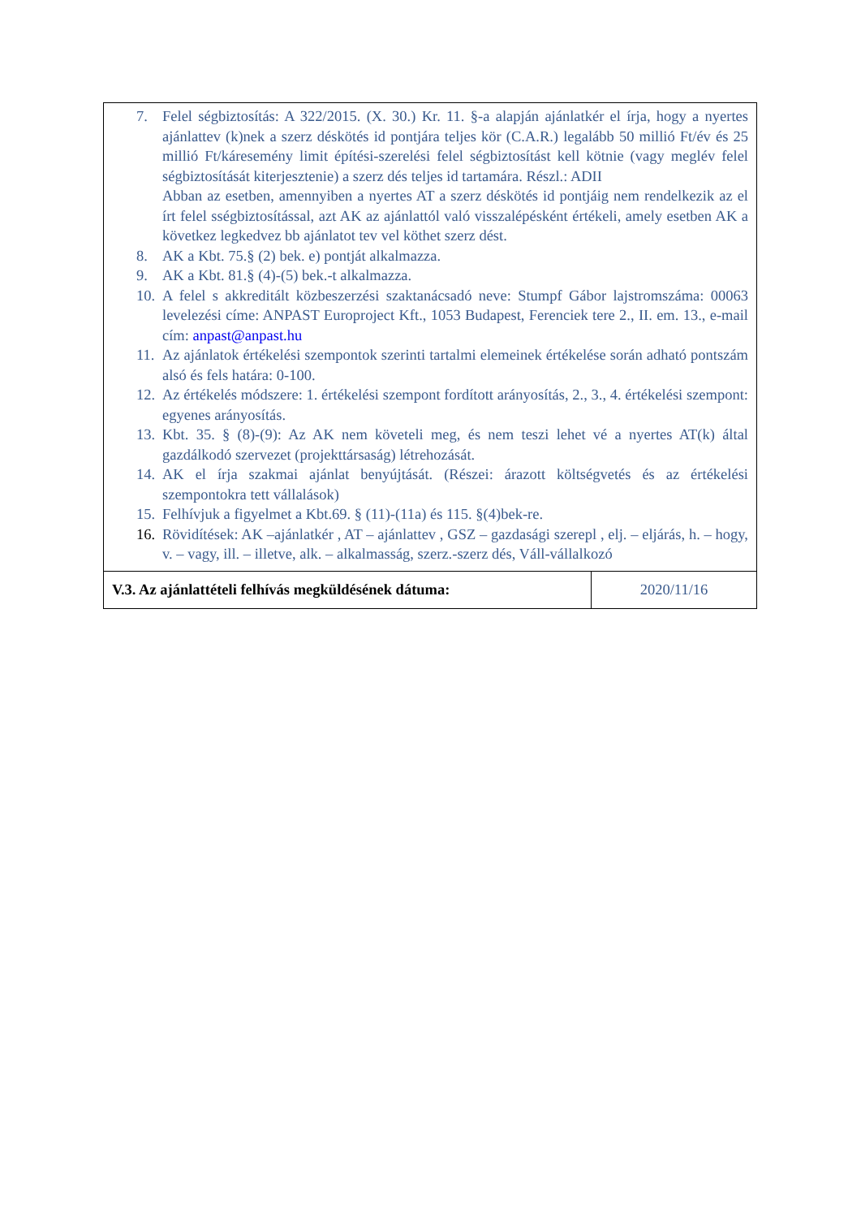| 7. Felel ségbiztosítás: A 322/2015. (X. 30.) Kr. 11. §-a alapján ajánlatkér el írja, hogy a nyertes ajánlattev (k)nek a szerz déskötés id pontjára teljes kör (C.A.R.) legalább 50 millió Ft/év és 25 millió Ft/káresemény limit építési-szerelési felel ségbiztosítást kell kötnie (vagy meglév felel ségbiztosítását kiterjesztenie) a szerz dés teljes id tartamára. Részl.: ADII Abban az esetben, amennyiben a nyertes AT a szerz déskötés id pontjáig nem rendelkezik az el írt felel sségbiztosítással, azt AK az ajánlattól való visszalépésként értékeli, amely esetben AK a következ legkedvez bb ajánlatot tev vel köthet szerz dést. 8. AK a Kbt. 75.§ (2) bek. e) pontját alkalmazza. 9. AK a Kbt. 81.§ (4)-(5) bek.-t alkalmazza. 10. A felel s akkreditált közbeszerzési szaktanácsadó neve: Stumpf Gábor lajstromszáma: 00063 levelezési címe: ANPAST Europroject Kft., 1053 Budapest, Ferenciek tere 2., II. em. 13., e-mail cím: anpast@anpast.hu 11. Az ajánlatok értékelési szempontok szerinti tartalmi elemeinek értékelése során adható pontszám alsó és fels határa: 0-100. 12. Az értékelés módszere: 1. értékelési szempont fordított arányosítás, 2., 3., 4. értékelési szempont: egyenes arányosítás. 13. Kbt. 35. § (8)-(9): Az AK nem követeli meg, és nem teszi lehet vé a nyertes AT(k) által gazdálkodó szervezet (projekttársaság) létrehozását. 14. AK el írja szakmai ajánlat benyújtását. (Részei: árazott költségvetés és az értékelési szempontokra tett vállalások) 15. Felhívjuk a figyelmet a Kbt.69. § (11)-(11a) és 115. §(4)bek-re. 16. Rövidítések: AK –ajánlatkér , AT – ajánlattev , GSZ – gazdasági szerepl , elj. – eljárás, h. – hogy, v. – vagy, ill. – illetve, alk. – alkalmasság, szerz.-szerz dés, Váll-vállalkozó | |
| V.3. Az ajánlattételi felhívás megküldésének dátuma: | 2020/11/16 |